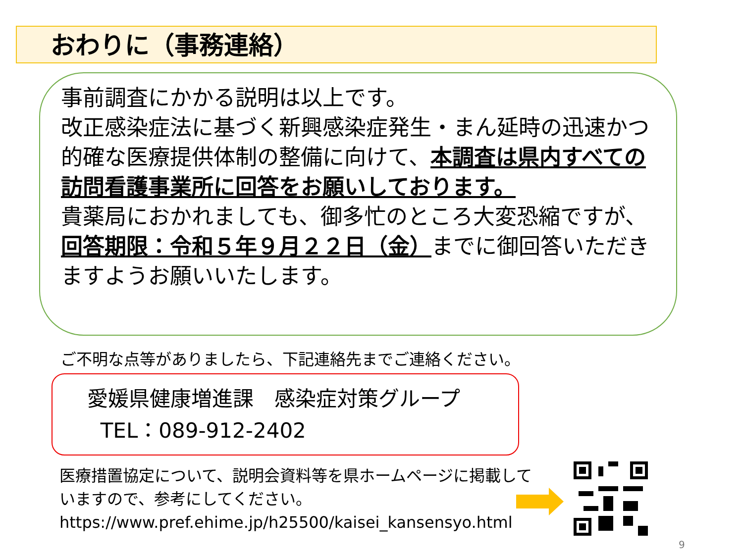おわりに（事務連絡）
事前調査にかかる説明は以上です。
改正感染症法に基づく新興感染症発生・まん延時の迅速かつ的確な医療提供体制の整備に向けて、本調査は県内すべての訪問看護事業所に回答をお願いしております。
貴薬局におかれましても、御多忙のところ大変恐縮ですが、回答期限：令和５年９月２２日（金）までに御回答いただきますようお願いいたします。
ご不明な点等がありましたら、下記連絡先までご連絡ください。
愛媛県健康増進課　感染症対策グループ
TEL：089-912-2402
医療措置協定について、説明会資料等を県ホームページに掲載していますので、参考にしてください。
https://www.pref.ehime.jp/h25500/kaisei_kansensyo.html
9